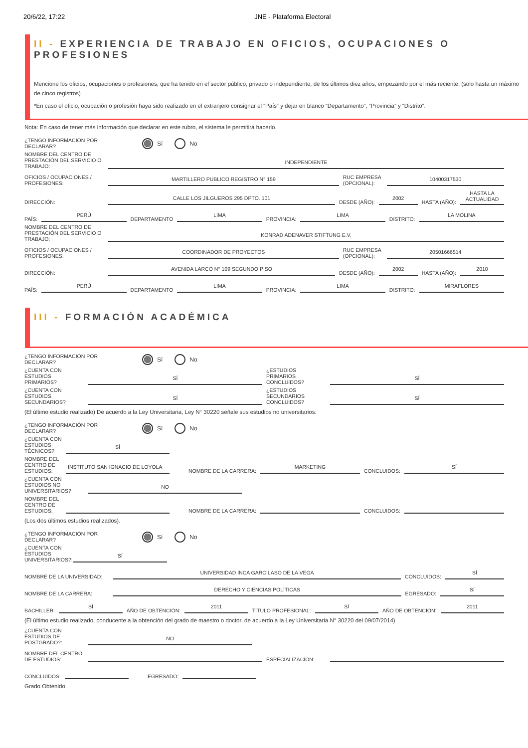20/6/22, 17:22 JNE - Plataforma Electoral
II - EXPERIENCIA DE TRABAJO EN OFICIOS, OCUPACIONES O PROFESIONES
Mencione los oficios, ocupaciones o profesiones, que ha tenido en el sector público, privado o independiente, de los últimos diez años, empezando por el más reciente. (solo hasta un máximo de cinco registros)
*En caso el oficio, ocupación o profesión haya sido realizado en el extranjero consignar el “País“ y dejar en blanco “Departamento”, “Provincia” y “Distrito”.
Nota: En caso de tener más información que declarar en este rubro, el sistema le permitirá hacerlo.
¿TENGO INFORMACIÓN POR DECLARAR? Sí No
NOMBRE DEL CENTRO DE PRESTACIÓN DEL SERVICIO O TRABAJO: INDEPENDIENTE
OFICIOS / OCUPACIONES / PROFESIONES: MARTILLERO PUBLICO REGISTRO N° 159 RUC EMPRESA (OPCIONAL): 10400317530
DIRECCIÓN: CALLE LOS JILGUEROS 295 DPTO. 101 DESDE (AÑO): 2002 HASTA (AÑO): HASTA LA ACTUALIDAD
PAÍS: PERÚ DEPARTAMENTO LIMA PROVINCIA: LIMA DISTRITO: LA MOLINA
NOMBRE DEL CENTRO DE PRESTACIÓN DEL SERVICIO O TRABAJO: KONRAD ADENAVER STIFTUNG E.V.
OFICIOS / OCUPACIONES / PROFESIONES: COORDINADOR DE PROYECTOS RUC EMPRESA (OPCIONAL): 20501666514
DIRECCIÓN: AVENIDA LARCO N° 109 SEGUNDO PISO DESDE (AÑO): 2002 HASTA (AÑO): 2010
PAÍS: PERÚ DEPARTAMENTO LIMA PROVINCIA: LIMA DISTRITO: MIRAFLORES
III - FORMACIÓN ACADÉMICA
¿TENGO INFORMACIÓN POR DECLARAR? Sí No
¿CUENTA CON ESTUDIOS PRIMARIOS? SÍ ¿ESTUDIOS PRIMARIOS CONCLUIDOS? SÍ
¿CUENTA CON ESTUDIOS SECUNDARIOS? SÍ ¿ESTUDIOS SECUNDARIOS CONCLUIDOS? SÍ
(El último estudio realizado) De acuerdo a la Ley Universitaria, Ley N° 30220 señale sus estudios no universitarios.
¿TENGO INFORMACIÓN POR DECLARAR? Sí No
¿CUENTA CON ESTUDIOS TÉCNICOS? SÍ
NOMBRE DEL CENTRO DE ESTUDIOS: INSTITUTO SAN IGNACIO DE LOYOLA NOMBRE DE LA CARRERA: MARKETING CONCLUIDOS: SÍ
¿CUENTA CON ESTUDIOS NO UNIVERSITARIOS? NO
NOMBRE DEL CENTRO DE ESTUDIOS: NOMBRE DE LA CARRERA: CONCLUIDOS:
(Los dos últimos estudios realizados).
¿TENGO INFORMACIÓN POR DECLARAR? Sí No
¿CUENTA CON ESTUDIOS UNIVERSITARIOS?: SÍ
NOMBRE DE LA UNIVERSIDAD: UNIVERSIDAD INCA GARCILASO DE LA VEGA CONCLUIDOS: SÍ
NOMBRE DE LA CARRERA: DERECHO Y CIENCIAS POLÍTICAS EGRESADO: SÍ
BACHILLER: SÍ AÑO DE OBTENCIÓN: 2011 TÍTULO PROFESIONAL: SÍ AÑO DE OBTENCIÓN: 2011
(El último estudio realizado, conducente a la obtención del grado de maestro o doctor, de acuerdo a la Ley Universitaria N° 30220 del 09/07/2014)
¿CUENTA CON ESTUDIOS DE POSTGRADO?: NO
NOMBRE DEL CENTRO DE ESTUDIOS: ESPECIALIZACIÓN:
CONCLUIDOS: EGRESADO:
Grado Obtenido